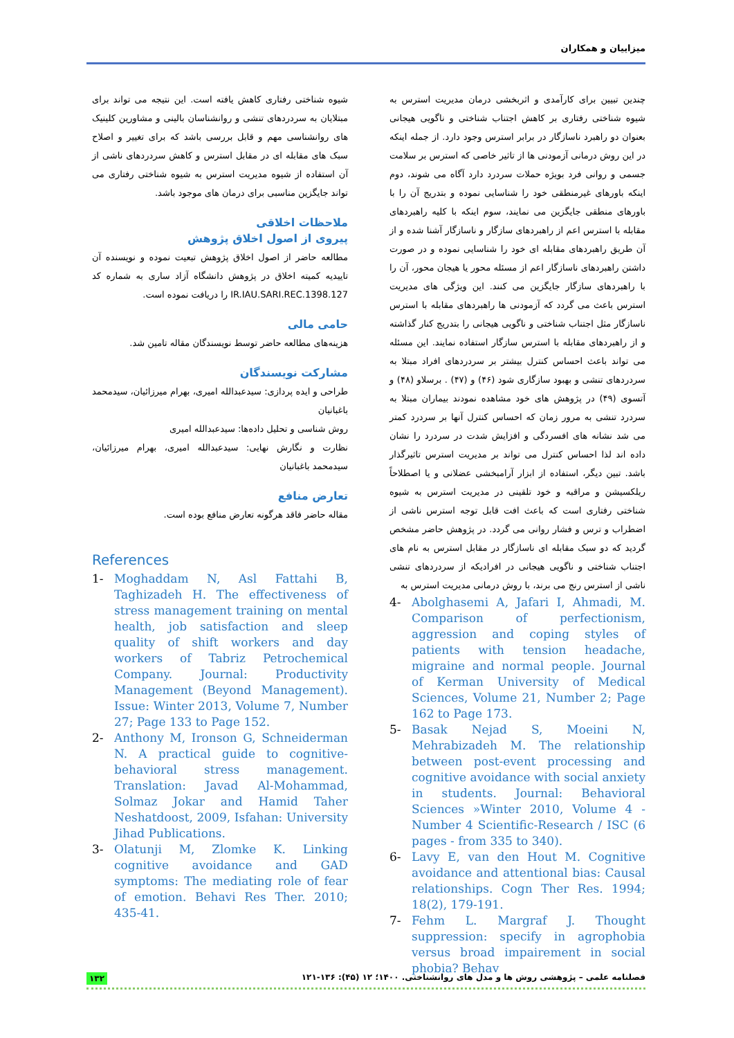میزاییان و همکاران
چندین تبیین برای کارآمدی و اثربخشی درمان مدیریت استرس به شیوه شناختی رفتاری بر کاهش اجتناب شناختی و ناگویی هیجانی بعنوان دو راهبرد ناسازگار در برابر استرس وجود دارد. از جمله اینکه در این روش درمانی آزمودنی ها از تاثیر خاصی که استرس بر سلامت جسمی و روانی فرد بویژه حملات سردرد دارد آگاه می شوند، دوم اینکه باورهای غیرمنطقی خود را شناسایی نموده و بتدریج آن را با باورهای منطقی جایگزین می نمایند، سوم اینکه با کلیه راهبردهای مقابله با استرس اعم از راهبردهای سازگار و ناسازگار آشنا شده و از آن طریق راهبردهای مقابله ای خود را شناسایی نموده و در صورت داشتن راهبردهای ناسازگار اعم از مسئله محور یا هیجان محور، آن را با راهبردهای سازگار جایگزین می کنند. این ویژگی های مدیریت استرس باعث می گردد که آزمودنی ها راهبردهای مقابله با استرس ناسازگار مثل اجتناب شناختی و ناگویی هیجانی را بتدریج کنار گذاشته و از راهبردهای مقابله با استرس سازگار استفاده نمایند. این مسئله می تواند باعث احساس کنترل بیشتر بر سردردهای افراد مبتلا به سردردهای تنشی و بهبود سازگاری شود (۴۶) و (۴۷) . برسلاو (۴۸) و آتسوی (۴۹) در پژوهش های خود مشاهده نمودند بیماران مبتلا به سردرد تنشی به مرور زمان که احساس کنترل آنها بر سردرد کمتر می شد نشانه های افسردگی و افزایش شدت در سردرد را نشان داده اند لذا احساس کنترل می تواند بر مدیریت استرس تاثیرگذار باشد. تبین دیگر، استفاده از ابزار آرامبخشی عضلانی و یا اصطلاحاً ریلکسیشن و مراقبه و خود تلقینی در مدیریت استرس به شیوه شناختی رفتاری است که باعث افت قابل توجه استرس ناشی از اضطراب و ترس و فشار روانی می گردد. در پژوهش حاضر مشخص گردید که دو سبک مقابله ای ناسازگار در مقابل استرس به نام های اجتناب شناختی و ناگویی هیجانی در افرادیکه از سردردهای تنشی ناشی از استرس رنج می برند، با روش درمانی مدیریت استرس به
4- Abolghasemi A, Jafari I, Ahmadi, M. Comparison of perfectionism, aggression and coping styles of patients with tension headache, migraine and normal people. Journal of Kerman University of Medical Sciences, Volume 21, Number 2; Page 162 to Page 173.
5- Basak Nejad S, Moeini N, Mehrabizadeh M. The relationship between post-event processing and cognitive avoidance with social anxiety in students. Journal: Behavioral Sciences »Winter 2010, Volume 4 - Number 4 Scientific-Research / ISC (6 pages - from 335 to 340).
6- Lavy E, van den Hout M. Cognitive avoidance and attentional bias: Causal relationships. Cogn Ther Res. 1994; 18(2), 179-191.
7- Fehm L. Margraf J. Thought suppression: specify in agrophobia versus broad impairement in social phobia? Behav
شیوه شناختی رفتاری کاهش یافته است. این نتیجه می تواند برای مبتلایان به سردردهای تنشی و روانشناسان بالینی و مشاورین کلینیک های روانشناسی مهم و قابل بررسی باشد که برای تغییر و اصلاح سبک های مقابله ای در مقابل استرس و کاهش سردردهای ناشی از آن استفاده از شیوه مدیریت استرس به شیوه شناختی رفتاری می تواند جایگزین مناسبی برای درمان های موجود باشد.
ملاحظات اخلاقی
پیروی از اصول اخلاق پژوهش
مطالعه حاضر از اصول اخلاق پژوهش تبعیت نموده و نویسنده آن تاییدیه کمیته اخلاق در پژوهش دانشگاه آزاد ساری به شماره کد IR.IAU.SARI.REC.1398.127 را دریافت نموده است.
حامی مالی
هزینه‌های مطالعه حاضر توسط نویسندگان مقاله تامین شد.
مشارکت نویسندگان
طراحی و ایده پردازی: سیدعبدالله امیری، بهرام میرزائیان، سیدمحمد باغبانیان
روش شناسی و تحلیل داده‌ها: سیدعبدالله امیری
نظارت و نگارش نهایی: سیدعبدالله امیری، بهرام میرزائیان، سیدمحمد باغبانیان
تعارض منافع
مقاله حاضر فاقد هرگونه تعارض منافع بوده است.
References
1- Moghaddam N, Asl Fattahi B, Taghizadeh H. The effectiveness of stress management training on mental health, job satisfaction and sleep quality of shift workers and day workers of Tabriz Petrochemical Company. Journal: Productivity Management (Beyond Management). Issue: Winter 2013, Volume 7, Number 27; Page 133 to Page 152.
2- Anthony M, Ironson G, Schneiderman N. A practical guide to cognitive-behavioral stress management. Translation: Javad Al-Mohammad, Solmaz Jokar and Hamid Taher Neshatdoost, 2009, Isfahan: University Jihad Publications.
3- Olatunji M, Zlomke K. Linking cognitive avoidance and GAD symptoms: The mediating role of fear of emotion. Behavi Res Ther. 2010; 435-41.
۱۳۲ فصلنامه علمی – پژوهشی روش ها و مدل های روانشناختی. ۱۴۰۰؛ ۱۲ (۴۵): ۱۳۶-۱۲۱